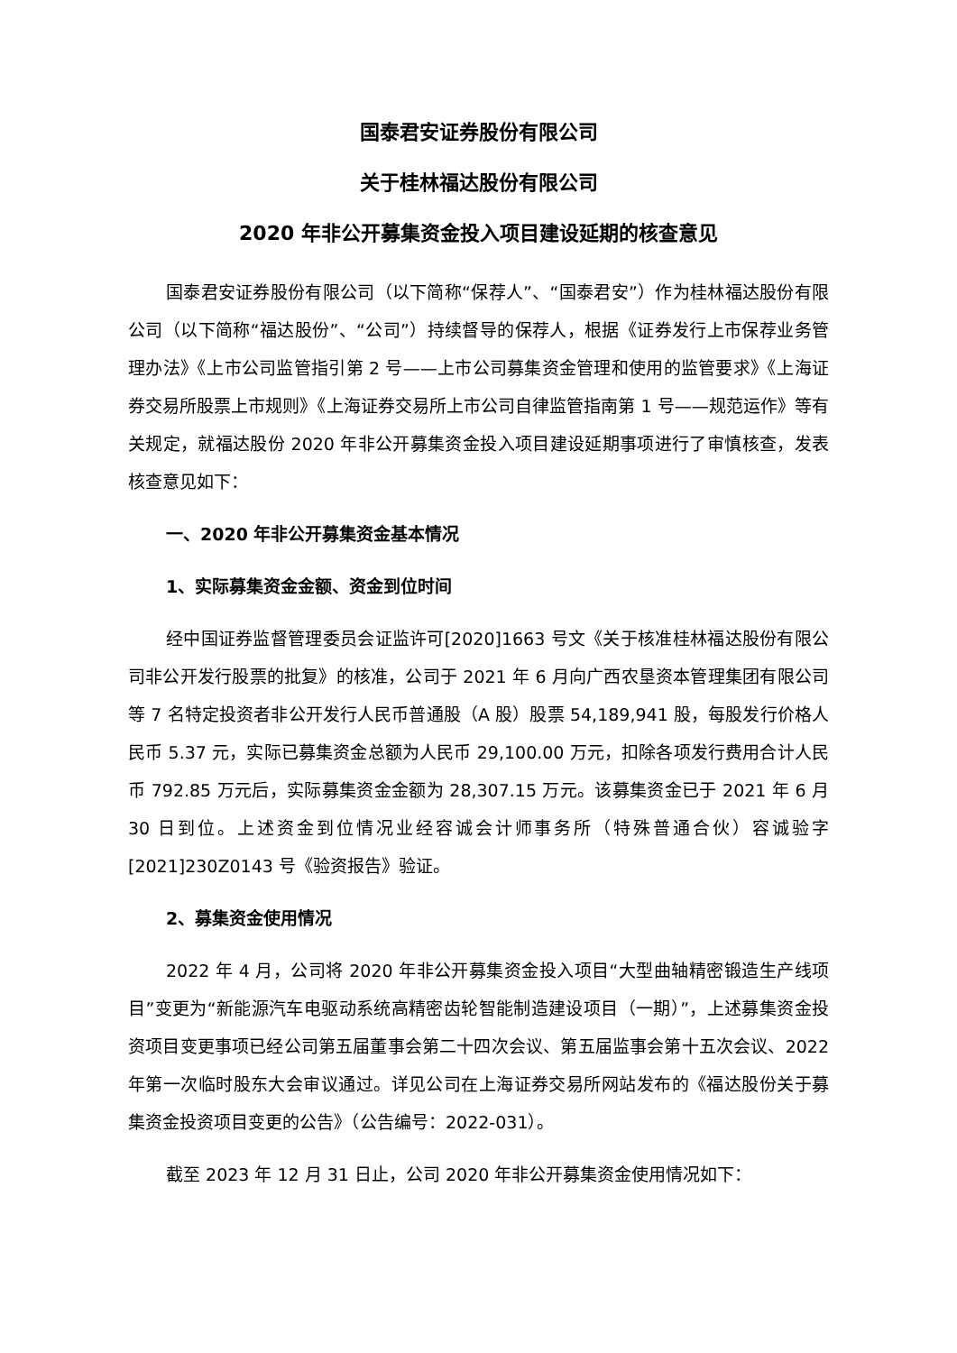国泰君安证券股份有限公司
关于桂林福达股份有限公司
2020 年非公开募集资金投入项目建设延期的核查意见
国泰君安证券股份有限公司（以下简称“保荐人”、“国泰君安”）作为桂林福达股份有限公司（以下简称“福达股份”、“公司”）持续督导的保荐人，根据《证券发行上市保荐业务管理办法》《上市公司监管指引第 2 号——上市公司募集资金管理和使用的监管要求》《上海证券交易所股票上市规则》《上海证券交易所上市公司自律监管指南第 1 号——规范运作》等有关规定，就福达股份 2020 年非公开募集资金投入项目建设延期事项进行了审慎核查，发表核查意见如下：
一、2020 年非公开募集资金基本情况
1、实际募集资金金额、资金到位时间
经中国证券监督管理委员会证监许可[2020]1663 号文《关于核准桂林福达股份有限公司非公开发行股票的批复》的核准，公司于 2021 年 6 月向广西农垦资本管理集团有限公司等 7 名特定投资者非公开发行人民币普通股（A 股）股票 54,189,941 股，每股发行价格人民币 5.37 元，实际已募集资金总额为人民币 29,100.00 万元，扣除各项发行费用合计人民币 792.85 万元后，实际募集资金金额为 28,307.15 万元。该募集资金已于 2021 年 6 月 30 日到位。上述资金到位情况业经容诚会计师事务所（特殊普通合伙）容诚验字[2021]230Z0143 号《验资报告》验证。
2、募集资金使用情况
2022 年 4 月，公司将 2020 年非公开募集资金投入项目“大型曲轴精密锻造生产线项目”变更为“新能源汽车电驱动系统高精密齿轮智能制造建设项目（一期）”，上述募集资金投资项目变更事项已经公司第五届董事会第二十四次会议、第五届监事会第十五次会议、2022 年第一次临时股东大会审议通过。详见公司在上海证券交易所网站发布的《福达股份关于募集资金投资项目变更的公告》（公告编号：2022-031）。
截至 2023 年 12 月 31 日止，公司 2020 年非公开募集资金使用情况如下：